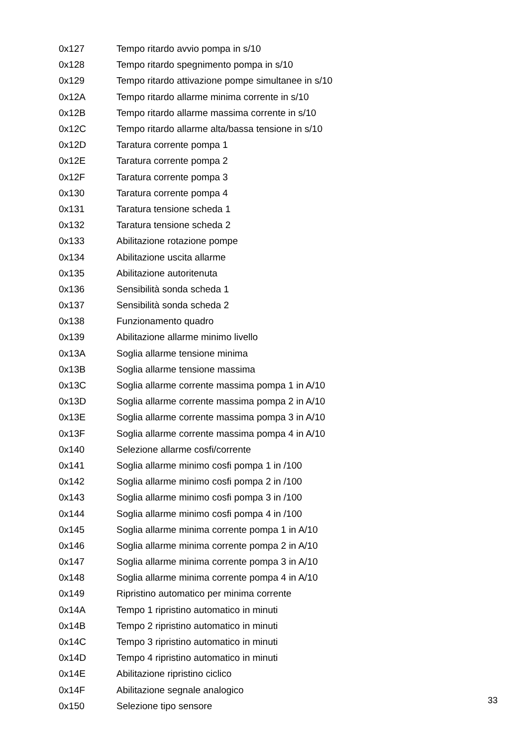| 0x127 | Tempo ritardo avvio pompa in s/10 |
| 0x128 | Tempo ritardo spegnimento pompa in s/10 |
| 0x129 | Tempo ritardo attivazione pompe simultanee in s/10 |
| 0x12A | Tempo ritardo allarme minima corrente in s/10 |
| 0x12B | Tempo ritardo allarme massima corrente in s/10 |
| 0x12C | Tempo ritardo allarme alta/bassa tensione in s/10 |
| 0x12D | Taratura corrente pompa 1 |
| 0x12E | Taratura corrente pompa 2 |
| 0x12F | Taratura corrente pompa 3 |
| 0x130 | Taratura corrente pompa 4 |
| 0x131 | Taratura tensione scheda 1 |
| 0x132 | Taratura tensione scheda 2 |
| 0x133 | Abilitazione rotazione pompe |
| 0x134 | Abilitazione uscita allarme |
| 0x135 | Abilitazione autoritenuta |
| 0x136 | Sensibilità sonda scheda 1 |
| 0x137 | Sensibilità sonda scheda 2 |
| 0x138 | Funzionamento quadro |
| 0x139 | Abilitazione allarme minimo livello |
| 0x13A | Soglia allarme tensione minima |
| 0x13B | Soglia allarme tensione massima |
| 0x13C | Soglia allarme corrente massima pompa 1 in A/10 |
| 0x13D | Soglia allarme corrente massima pompa 2 in A/10 |
| 0x13E | Soglia allarme corrente massima pompa 3 in A/10 |
| 0x13F | Soglia allarme corrente massima pompa 4 in A/10 |
| 0x140 | Selezione allarme cosfi/corrente |
| 0x141 | Soglia allarme minimo cosfi pompa 1 in /100 |
| 0x142 | Soglia allarme minimo cosfi pompa 2 in /100 |
| 0x143 | Soglia allarme minimo cosfi pompa 3 in /100 |
| 0x144 | Soglia allarme minimo cosfi pompa 4 in /100 |
| 0x145 | Soglia allarme minima corrente pompa 1 in A/10 |
| 0x146 | Soglia allarme minima corrente pompa 2 in A/10 |
| 0x147 | Soglia allarme minima corrente pompa 3 in A/10 |
| 0x148 | Soglia allarme minima corrente pompa 4 in A/10 |
| 0x149 | Ripristino automatico per minima corrente |
| 0x14A | Tempo 1 ripristino automatico in minuti |
| 0x14B | Tempo 2 ripristino automatico in minuti |
| 0x14C | Tempo 3 ripristino automatico in minuti |
| 0x14D | Tempo 4 ripristino automatico in minuti |
| 0x14E | Abilitazione ripristino ciclico |
| 0x14F | Abilitazione segnale analogico |
| 0x150 | Selezione tipo sensore |
33